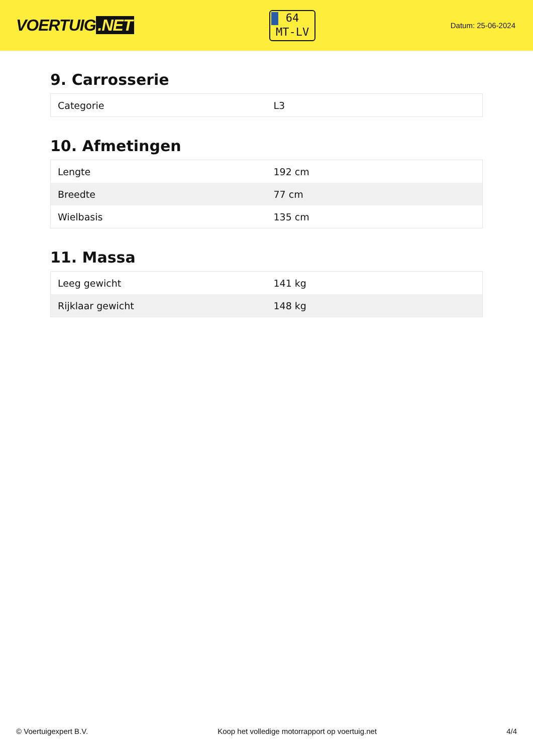VOERTUIG.NET
64
MT-LV
Datum: 25-06-2024
9. Carrosserie
| Categorie | L3 |
10. Afmetingen
| Lengte | 192 cm |
| Breedte | 77 cm |
| Wielbasis | 135 cm |
11. Massa
| Leeg gewicht | 141 kg |
| Rijklaar gewicht | 148 kg |
© Voertuigexpert B.V. Koop het volledige motorrapport op voertuig.net 4/4